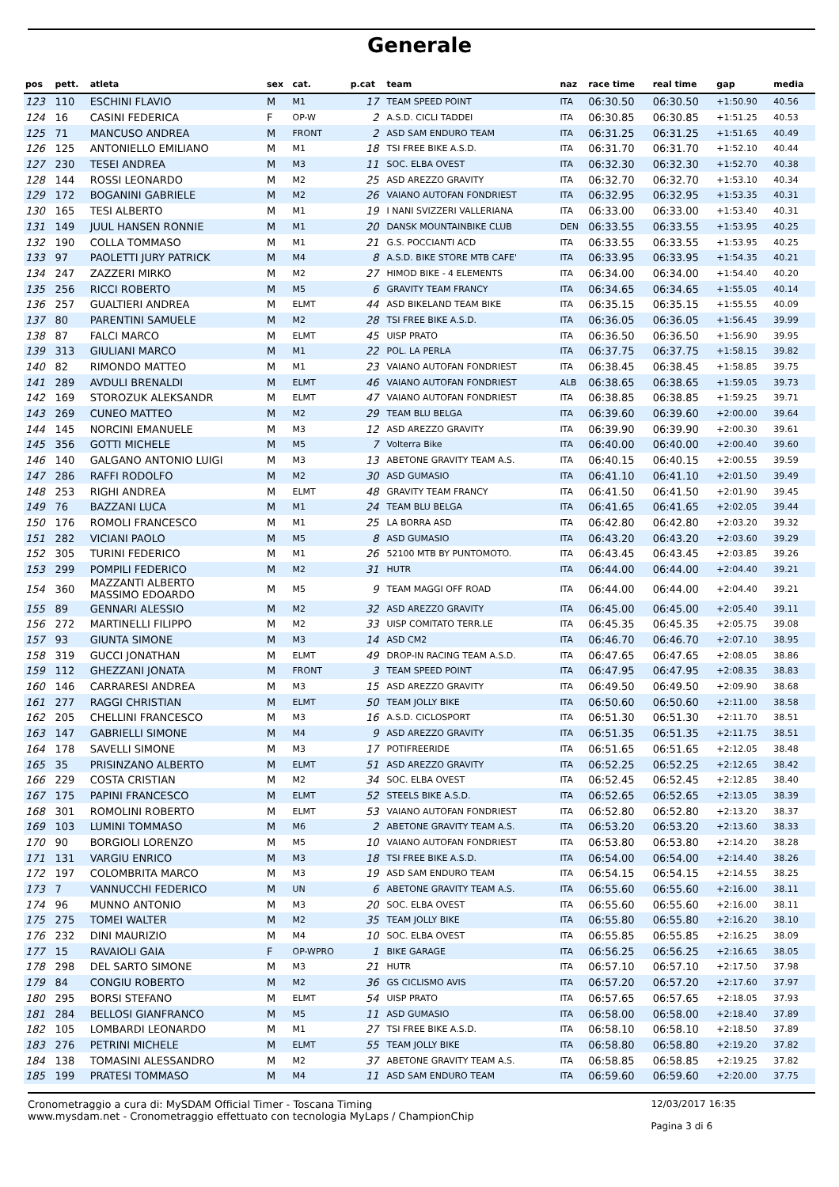Generale
| pos | pett. | atleta | sex | cat. | p.cat | team | naz | race time | real time | gap | media |
| --- | --- | --- | --- | --- | --- | --- | --- | --- | --- | --- | --- |
| 123 | 110 | ESCHINI FLAVIO | M | M1 | 17 | TEAM SPEED POINT | ITA | 06:30.50 | 06:30.50 | +1:50.90 | 40.56 |
| 124 | 16 | CASINI FEDERICA | F | OP-W | 2 | A.S.D. CICLI TADDEI | ITA | 06:30.85 | 06:30.85 | +1:51.25 | 40.53 |
| 125 | 71 | MANCUSO ANDREA | M | FRONT | 2 | ASD SAM ENDURO TEAM | ITA | 06:31.25 | 06:31.25 | +1:51.65 | 40.49 |
| 126 | 125 | ANTONIELLO EMILIANO | M | M1 | 18 | TSI FREE BIKE A.S.D. | ITA | 06:31.70 | 06:31.70 | +1:52.10 | 40.44 |
| 127 | 230 | TESEI ANDREA | M | M3 | 11 | SOC. ELBA OVEST | ITA | 06:32.30 | 06:32.30 | +1:52.70 | 40.38 |
| 128 | 144 | ROSSI LEONARDO | M | M2 | 25 | ASD AREZZO GRAVITY | ITA | 06:32.70 | 06:32.70 | +1:53.10 | 40.34 |
| 129 | 172 | BOGANINI GABRIELE | M | M2 | 26 | VAIANO AUTOFAN FONDRIEST | ITA | 06:32.95 | 06:32.95 | +1:53.35 | 40.31 |
| 130 | 165 | TESI ALBERTO | M | M1 | 19 | I NANI SVIZZERI VALLERIANA | ITA | 06:33.00 | 06:33.00 | +1:53.40 | 40.31 |
| 131 | 149 | JUUL HANSEN RONNIE | M | M1 | 20 | DANSK MOUNTAINBIKE CLUB | DEN | 06:33.55 | 06:33.55 | +1:53.95 | 40.25 |
| 132 | 190 | COLLA TOMMASO | M | M1 | 21 | G.S. POCCIANTI ACD | ITA | 06:33.55 | 06:33.55 | +1:53.95 | 40.25 |
| 133 | 97 | PAOLETTI JURY PATRICK | M | M4 | 8 | A.S.D. BIKE STORE MTB CAFE' | ITA | 06:33.95 | 06:33.95 | +1:54.35 | 40.21 |
| 134 | 247 | ZAZZERI MIRKO | M | M2 | 27 | HIMOD BIKE - 4 ELEMENTS | ITA | 06:34.00 | 06:34.00 | +1:54.40 | 40.20 |
| 135 | 256 | RICCI ROBERTO | M | M5 | 6 | GRAVITY TEAM FRANCY | ITA | 06:34.65 | 06:34.65 | +1:55.05 | 40.14 |
| 136 | 257 | GUALTIERI ANDREA | M | ELMT | 44 | ASD BIKELAND TEAM BIKE | ITA | 06:35.15 | 06:35.15 | +1:55.55 | 40.09 |
| 137 | 80 | PARENTINI SAMUELE | M | M2 | 28 | TSI FREE BIKE A.S.D. | ITA | 06:36.05 | 06:36.05 | +1:56.45 | 39.99 |
| 138 | 87 | FALCI MARCO | M | ELMT | 45 | UISP PRATO | ITA | 06:36.50 | 06:36.50 | +1:56.90 | 39.95 |
| 139 | 313 | GIULIANI MARCO | M | M1 | 22 | POL. LA PERLA | ITA | 06:37.75 | 06:37.75 | +1:58.15 | 39.82 |
| 140 | 82 | RIMONDO MATTEO | M | M1 | 23 | VAIANO AUTOFAN FONDRIEST | ITA | 06:38.45 | 06:38.45 | +1:58.85 | 39.75 |
| 141 | 289 | AVDULI BRENALDI | M | ELMT | 46 | VAIANO AUTOFAN FONDRIEST | ALB | 06:38.65 | 06:38.65 | +1:59.05 | 39.73 |
| 142 | 169 | STOROZUK ALEKSANDR | M | ELMT | 47 | VAIANO AUTOFAN FONDRIEST | ITA | 06:38.85 | 06:38.85 | +1:59.25 | 39.71 |
| 143 | 269 | CUNEO MATTEO | M | M2 | 29 | TEAM BLU BELGA | ITA | 06:39.60 | 06:39.60 | +2:00.00 | 39.64 |
| 144 | 145 | NORCINI EMANUELE | M | M3 | 12 | ASD AREZZO GRAVITY | ITA | 06:39.90 | 06:39.90 | +2:00.30 | 39.61 |
| 145 | 356 | GOTTI MICHELE | M | M5 | 7 | Volterra Bike | ITA | 06:40.00 | 06:40.00 | +2:00.40 | 39.60 |
| 146 | 140 | GALGANO ANTONIO LUIGI | M | M3 | 13 | ABETONE GRAVITY TEAM A.S. | ITA | 06:40.15 | 06:40.15 | +2:00.55 | 39.59 |
| 147 | 286 | RAFFI RODOLFO | M | M2 | 30 | ASD GUMASIO | ITA | 06:41.10 | 06:41.10 | +2:01.50 | 39.49 |
| 148 | 253 | RIGHI ANDREA | M | ELMT | 48 | GRAVITY TEAM FRANCY | ITA | 06:41.50 | 06:41.50 | +2:01.90 | 39.45 |
| 149 | 76 | BAZZANI LUCA | M | M1 | 24 | TEAM BLU BELGA | ITA | 06:41.65 | 06:41.65 | +2:02.05 | 39.44 |
| 150 | 176 | ROMOLI FRANCESCO | M | M1 | 25 | LA BORRA ASD | ITA | 06:42.80 | 06:42.80 | +2:03.20 | 39.32 |
| 151 | 282 | VICIANI PAOLO | M | M5 | 8 | ASD GUMASIO | ITA | 06:43.20 | 06:43.20 | +2:03.60 | 39.29 |
| 152 | 305 | TURINI FEDERICO | M | M1 | 26 | 52100 MTB BY PUNTOMOTO. | ITA | 06:43.45 | 06:43.45 | +2:03.85 | 39.26 |
| 153 | 299 | POMPILI FEDERICO | M | M2 | 31 | HUTR | ITA | 06:44.00 | 06:44.00 | +2:04.40 | 39.21 |
| 154 | 360 | MAZZANTI ALBERTO MASSIMO EDOARDO | M | M5 | 9 | TEAM MAGGI OFF ROAD | ITA | 06:44.00 | 06:44.00 | +2:04.40 | 39.21 |
| 155 | 89 | GENNARI ALESSIO | M | M2 | 32 | ASD AREZZO GRAVITY | ITA | 06:45.00 | 06:45.00 | +2:05.40 | 39.11 |
| 156 | 272 | MARTINELLI FILIPPO | M | M2 | 33 | UISP COMITATO TERR.LE | ITA | 06:45.35 | 06:45.35 | +2:05.75 | 39.08 |
| 157 | 93 | GIUNTA SIMONE | M | M3 | 14 | ASD CM2 | ITA | 06:46.70 | 06:46.70 | +2:07.10 | 38.95 |
| 158 | 319 | GUCCI JONATHAN | M | ELMT | 49 | DROP-IN RACING TEAM A.S.D. | ITA | 06:47.65 | 06:47.65 | +2:08.05 | 38.86 |
| 159 | 112 | GHEZZANI JONATA | M | FRONT | 3 | TEAM SPEED POINT | ITA | 06:47.95 | 06:47.95 | +2:08.35 | 38.83 |
| 160 | 146 | CARRARESI ANDREA | M | M3 | 15 | ASD AREZZO GRAVITY | ITA | 06:49.50 | 06:49.50 | +2:09.90 | 38.68 |
| 161 | 277 | RAGGI CHRISTIAN | M | ELMT | 50 | TEAM JOLLY BIKE | ITA | 06:50.60 | 06:50.60 | +2:11.00 | 38.58 |
| 162 | 205 | CHELLINI FRANCESCO | M | M3 | 16 | A.S.D. CICLOSPORT | ITA | 06:51.30 | 06:51.30 | +2:11.70 | 38.51 |
| 163 | 147 | GABRIELLI SIMONE | M | M4 | 9 | ASD AREZZO GRAVITY | ITA | 06:51.35 | 06:51.35 | +2:11.75 | 38.51 |
| 164 | 178 | SAVELLI SIMONE | M | M3 | 17 | POTIFREERIDE | ITA | 06:51.65 | 06:51.65 | +2:12.05 | 38.48 |
| 165 | 35 | PRISINZANO ALBERTO | M | ELMT | 51 | ASD AREZZO GRAVITY | ITA | 06:52.25 | 06:52.25 | +2:12.65 | 38.42 |
| 166 | 229 | COSTA CRISTIAN | M | M2 | 34 | SOC. ELBA OVEST | ITA | 06:52.45 | 06:52.45 | +2:12.85 | 38.40 |
| 167 | 175 | PAPINI FRANCESCO | M | ELMT | 52 | STEELS BIKE A.S.D. | ITA | 06:52.65 | 06:52.65 | +2:13.05 | 38.39 |
| 168 | 301 | ROMOLINI ROBERTO | M | ELMT | 53 | VAIANO AUTOFAN FONDRIEST | ITA | 06:52.80 | 06:52.80 | +2:13.20 | 38.37 |
| 169 | 103 | LUMINI TOMMASO | M | M6 | 2 | ABETONE GRAVITY TEAM A.S. | ITA | 06:53.20 | 06:53.20 | +2:13.60 | 38.33 |
| 170 | 90 | BORGIOLI LORENZO | M | M5 | 10 | VAIANO AUTOFAN FONDRIEST | ITA | 06:53.80 | 06:53.80 | +2:14.20 | 38.28 |
| 171 | 131 | VARGIU ENRICO | M | M3 | 18 | TSI FREE BIKE A.S.D. | ITA | 06:54.00 | 06:54.00 | +2:14.40 | 38.26 |
| 172 | 197 | COLOMBRITA MARCO | M | M3 | 19 | ASD SAM ENDURO TEAM | ITA | 06:54.15 | 06:54.15 | +2:14.55 | 38.25 |
| 173 | 7 | VANNUCCHI FEDERICO | M | UN | 6 | ABETONE GRAVITY TEAM A.S. | ITA | 06:55.60 | 06:55.60 | +2:16.00 | 38.11 |
| 174 | 96 | MUNNO ANTONIO | M | M3 | 20 | SOC. ELBA OVEST | ITA | 06:55.60 | 06:55.60 | +2:16.00 | 38.11 |
| 175 | 275 | TOMEI WALTER | M | M2 | 35 | TEAM JOLLY BIKE | ITA | 06:55.80 | 06:55.80 | +2:16.20 | 38.10 |
| 176 | 232 | DINI MAURIZIO | M | M4 | 10 | SOC. ELBA OVEST | ITA | 06:55.85 | 06:55.85 | +2:16.25 | 38.09 |
| 177 | 15 | RAVAIOLI GAIA | F | OP-WPRO | 1 | BIKE GARAGE | ITA | 06:56.25 | 06:56.25 | +2:16.65 | 38.05 |
| 178 | 298 | DEL SARTO SIMONE | M | M3 | 21 | HUTR | ITA | 06:57.10 | 06:57.10 | +2:17.50 | 37.98 |
| 179 | 84 | CONGIU ROBERTO | M | M2 | 36 | GS CICLISMO AVIS | ITA | 06:57.20 | 06:57.20 | +2:17.60 | 37.97 |
| 180 | 295 | BORSI STEFANO | M | ELMT | 54 | UISP PRATO | ITA | 06:57.65 | 06:57.65 | +2:18.05 | 37.93 |
| 181 | 284 | BELLOSI GIANFRANCO | M | M5 | 11 | ASD GUMASIO | ITA | 06:58.00 | 06:58.00 | +2:18.40 | 37.89 |
| 182 | 105 | LOMBARDI LEONARDO | M | M1 | 27 | TSI FREE BIKE A.S.D. | ITA | 06:58.10 | 06:58.10 | +2:18.50 | 37.89 |
| 183 | 276 | PETRINI MICHELE | M | ELMT | 55 | TEAM JOLLY BIKE | ITA | 06:58.80 | 06:58.80 | +2:19.20 | 37.82 |
| 184 | 138 | TOMASINI ALESSANDRO | M | M2 | 37 | ABETONE GRAVITY TEAM A.S. | ITA | 06:58.85 | 06:58.85 | +2:19.25 | 37.82 |
| 185 | 199 | PRATESI TOMMASO | M | M4 | 11 | ASD SAM ENDURO TEAM | ITA | 06:59.60 | 06:59.60 | +2:20.00 | 37.75 |
Cronometraggio a cura di: MySDAM Official Timer - Toscana Timing
www.mysdam.net - Cronometraggio effettuato con tecnologia MyLaps / ChampionChip
12/03/2017 16:35
Pagina 3 di 6